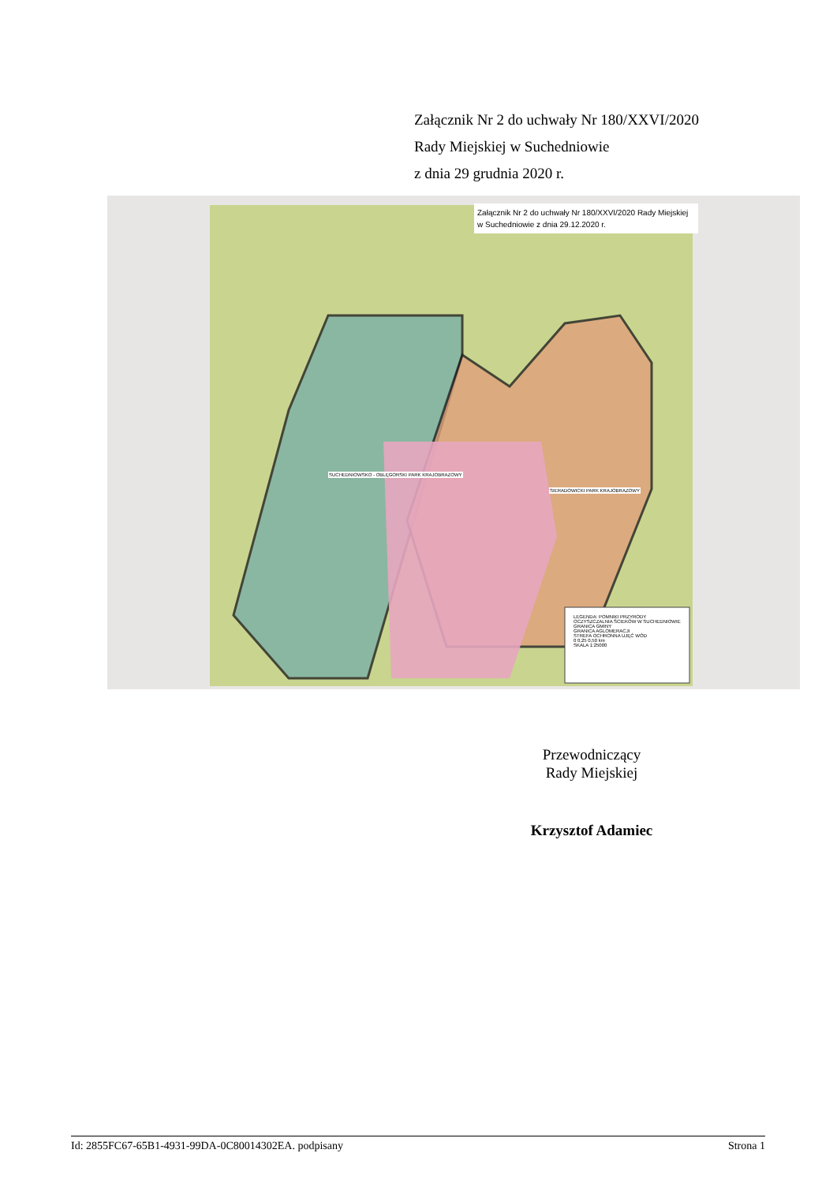Załącznik Nr 2 do uchwały Nr 180/XXVI/2020
Rady Miejskiej w Suchedniowie
z dnia 29 grudnia 2020 r.
Załącznik Nr 2 do uchwały Nr 180/XXVI/2020 Rady Miejskiej w Suchedniowie z dnia 29.12.2020 r.
LEGENDA: POMNIKI PRZYRODY
OCZYSZCZALNIA ŚCIEKÓW W SUCHEDNIOWIE
GRANICA GMINY
GRANICA AGLOMERACJI
STREFA OCHRONNA UJĘĆ WÓD
0 0,25 0,50 km
SKALA 1:25000
SUCHEDNIOWSKO - OBLĘGORSKI PARK KRAJOBRAZOWY
SIERADOWICKI PARK KRAJOBRAZOWY
Przewodniczący
Rady Miejskiej
Krzysztof Adamiec
Id: 2855FC67-65B1-4931-99DA-0C80014302EA. podpisany Strona 1